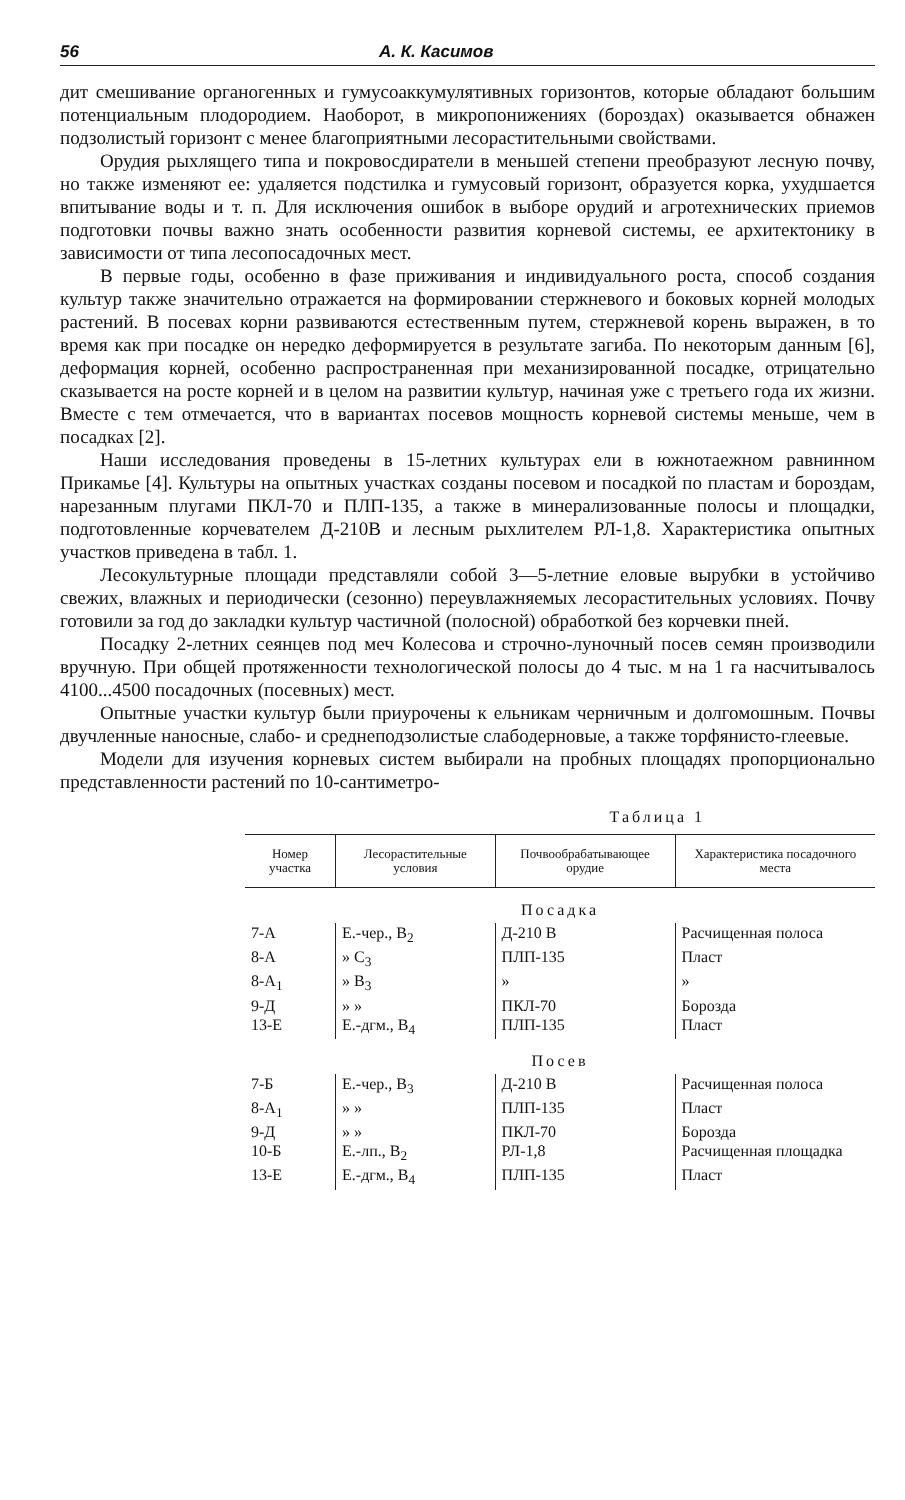56 А. К. Касимов
дит смешивание органогенных и гумусоаккумулятивных горизонтов, которые обладают большим потенциальным плодородием. Наоборот, в микропонижениях (бороздах) оказывается обнажен подзолистый горизонт с менее благоприятными лесорастительными свойствами.
Орудия рыхлящего типа и покровосдиратели в меньшей степени преобразуют лесную почву, но также изменяют ее: удаляется подстилка и гумусовый горизонт, образуется корка, ухудшается впитывание воды и т. п. Для исключения ошибок в выборе орудий и агротехнических приемов подготовки почвы важно знать особенности развития корневой системы, ее архитектонику в зависимости от типа лесопосадочных мест.
В первые годы, особенно в фазе приживания и индивидуального роста, способ создания культур также значительно отражается на формировании стержневого и боковых корней молодых растений. В посевах корни развиваются естественным путем, стержневой корень выражен, в то время как при посадке он нередко деформируется в результате загиба. По некоторым данным [6], деформация корней, особенно распространенная при механизированной посадке, отрицательно сказывается на росте корней и в целом на развитии культур, начиная уже с третьего года их жизни. Вместе с тем отмечается, что в вариантах посевов мощность корневой системы меньше, чем в посадках [2].
Наши исследования проведены в 15-летних культурах ели в южнотаежном равнинном Прикамье [4]. Культуры на опытных участках созданы посевом и посадкой по пластам и бороздам, нарезанным плугами ПКЛ-70 и ПЛП-135, а также в минерализованные полосы и площадки, подготовленные корчевателем Д-210В и лесным рыхлителем РЛ-1,8. Характеристика опытных участков приведена в табл. 1.
Лесокультурные площади представляли собой 3—5-летние еловые вырубки в устойчиво свежих, влажных и периодически (сезонно) переувлажняемых лесорастительных условиях. Почву готовили за год до закладки культур частичной (полосной) обработкой без корчевки пней.
Посадку 2-летних сеянцев под меч Колесова и строчно-луночный посев семян производили вручную. При общей протяженности технологической полосы до 4 тыс. м на 1 га насчитывалось 4100...4500 посадочных (посевных) мест.
Опытные участки культур были приурочены к ельникам черничным и долгомошным. Почвы двучленные наносные, слабо- и среднеподзолистые слабодерновые, а также торфянисто-глеевые.
Модели для изучения корневых систем выбирали на пробных площадях пропорционально представленности растений по 10-сантиметро-
Таблица 1
| Номер участка | Лесорастительные условия | Почвообрабатывающее орудие | Характеристика посадочного места |
| --- | --- | --- | --- |
| Посадка | | | |
| 7-А | Е.-чер., В<sub>2</sub> | Д-210 В | Расчищенная полоса |
| 8-А | » С<sub>3</sub> | ПЛП-135 | Пласт |
| 8-А<sub>1</sub> | » В<sub>3</sub> | » | » |
| 9-Д | » » | ПКЛ-70 | Борозда |
| 13-Е | Е.-дгм., В<sub>4</sub> | ПЛП-135 | Пласт |
| Посев | | | |
| 7-Б | Е.-чер., В<sub>3</sub> | Д-210 В | Расчищенная полоса |
| 8-А<sub>1</sub> | » » | ПЛП-135 | Пласт |
| 9-Д | » » | ПКЛ-70 | Борозда |
| 10-Б | Е.-лп., В<sub>2</sub> | РЛ-1,8 | Расчищенная площадка |
| 13-Е | Е.-дгм., В<sub>4</sub> | ПЛП-135 | Пласт |